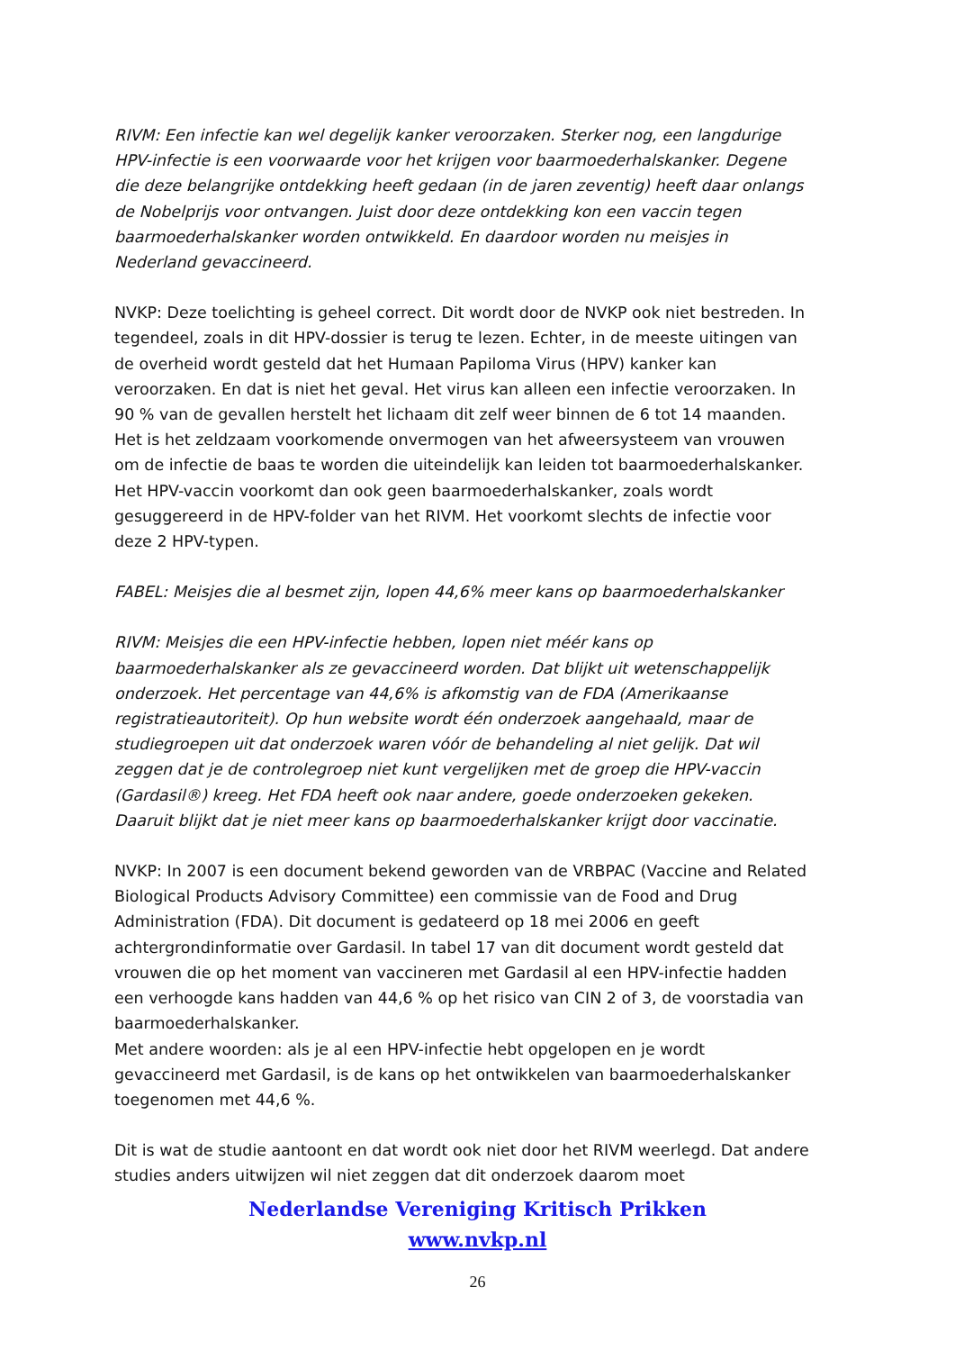RIVM: Een infectie kan wel degelijk kanker veroorzaken. Sterker nog, een langdurige HPV-infectie is een voorwaarde voor het krijgen voor baarmoederhalskanker. Degene die deze belangrijke ontdekking heeft gedaan (in de jaren zeventig) heeft daar onlangs de Nobelprijs voor ontvangen. Juist door deze ontdekking kon een vaccin tegen baarmoederhalskanker worden ontwikkeld. En daardoor worden nu meisjes in Nederland gevaccineerd.
NVKP: Deze toelichting is geheel correct. Dit wordt door de NVKP ook niet bestreden. In tegendeel, zoals in dit HPV-dossier is terug te lezen. Echter, in de meeste uitingen van de overheid wordt gesteld dat het Humaan Papiloma Virus (HPV) kanker kan veroorzaken. En dat is niet het geval. Het virus kan alleen een infectie veroorzaken. In 90 % van de gevallen herstelt het lichaam dit zelf weer binnen de 6 tot 14 maanden. Het is het zeldzaam voorkomende onvermogen van het afweersysteem van vrouwen om de infectie de baas te worden die uiteindelijk kan leiden tot baarmoederhalskanker. Het HPV-vaccin voorkomt dan ook geen baarmoederhalskanker, zoals wordt gesuggereerd in de HPV-folder van het RIVM. Het voorkomt slechts de infectie voor deze 2 HPV-typen.
FABEL: Meisjes die al besmet zijn, lopen 44,6% meer kans op baarmoederhalskanker
RIVM: Meisjes die een HPV-infectie hebben, lopen niet méér kans op baarmoederhalskanker als ze gevaccineerd worden. Dat blijkt uit wetenschappelijk onderzoek. Het percentage van 44,6% is afkomstig van de FDA (Amerikaanse registratieautoriteit). Op hun website wordt één onderzoek aangehaald, maar de studiegroepen uit dat onderzoek waren vóór de behandeling al niet gelijk. Dat wil zeggen dat je de controlegroep niet kunt vergelijken met de groep die HPV-vaccin (Gardasil®) kreeg. Het FDA heeft ook naar andere, goede onderzoeken gekeken. Daaruit blijkt dat je niet meer kans op baarmoederhalskanker krijgt door vaccinatie.
NVKP: In 2007 is een document bekend geworden van de VRBPAC (Vaccine and Related Biological Products Advisory Committee) een commissie van de Food and Drug Administration (FDA). Dit document is gedateerd op 18 mei 2006 en geeft achtergrondinformatie over Gardasil. In tabel 17 van dit document wordt gesteld dat vrouwen die op het moment van vaccineren met Gardasil al een HPV-infectie hadden een verhoogde kans hadden van 44,6 % op het risico van CIN 2 of 3, de voorstadia van baarmoederhalskanker.
Met andere woorden: als je al een HPV-infectie hebt opgelopen en je wordt gevaccineerd met Gardasil, is de kans op het ontwikkelen van baarmoederhalskanker toegenomen met 44,6 %.
Dit is wat de studie aantoont en dat wordt ook niet door het RIVM weerlegd. Dat andere studies anders uitwijzen wil niet zeggen dat dit onderzoek daarom moet
Nederlandse Vereniging Kritisch Prikken
www.nvkp.nl
26